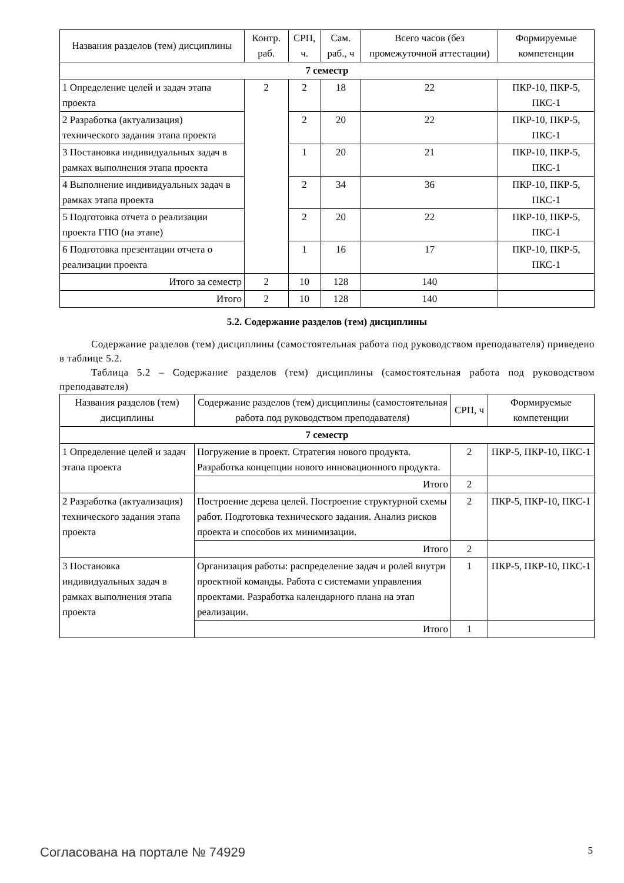| Названия разделов (тем) дисциплины | Контр. раб. | СРП, ч. | Сам. раб., ч | Всего часов (без промежуточной аттестации) | Формируемые компетенции |
| --- | --- | --- | --- | --- | --- |
| 7 семестр | | | | | |
| 1 Определение целей и задач этапа проекта | 2 | 2 | 18 | 22 | ПКР-10, ПКР-5, ПКС-1 |
| 2 Разработка (актуализация) технического задания этапа проекта | | 2 | 20 | 22 | ПКР-10, ПКР-5, ПКС-1 |
| 3 Постановка индивидуальных задач в рамках выполнения этапа проекта | | 1 | 20 | 21 | ПКР-10, ПКР-5, ПКС-1 |
| 4 Выполнение индивидуальных задач в рамках этапа проекта | | 2 | 34 | 36 | ПКР-10, ПКР-5, ПКС-1 |
| 5 Подготовка отчета о реализации проекта ГПО (на этапе) | | 2 | 20 | 22 | ПКР-10, ПКР-5, ПКС-1 |
| 6 Подготовка презентации отчета о реализации проекта | | 1 | 16 | 17 | ПКР-10, ПКР-5, ПКС-1 |
| Итого за семестр | 2 | 10 | 128 | 140 | |
| Итого | 2 | 10 | 128 | 140 | |
5.2. Содержание разделов (тем) дисциплины
Содержание разделов (тем) дисциплины (самостоятельная работа под руководством преподавателя) приведено в таблице 5.2.
Таблица 5.2 – Содержание разделов (тем) дисциплины (самостоятельная работа под руководством преподавателя)
| Названия разделов (тем) дисциплины | Содержание разделов (тем) дисциплины (самостоятельная работа под руководством преподавателя) | СРП, ч | Формируемые компетенции |
| --- | --- | --- | --- |
| 7 семестр | | | |
| 1 Определение целей и задач этапа проекта | Погружение в проект. Стратегия нового продукта. Разработка концепции нового инновационного продукта. | 2 | ПКР-5, ПКР-10, ПКС-1 |
| | Итого | 2 | |
| 2 Разработка (актуализация) технического задания этапа проекта | Построение дерева целей. Построение структурной схемы работ. Подготовка технического задания. Анализ рисков проекта и способов их минимизации. | 2 | ПКР-5, ПКР-10, ПКС-1 |
| | Итого | 2 | |
| 3 Постановка индивидуальных задач в рамках выполнения этапа проекта | Организация работы: распределение задач и ролей внутри проектной команды. Работа с системами управления проектами. Разработка календарного плана на этап реализации. | 1 | ПКР-5, ПКР-10, ПКС-1 |
| | Итого | 1 | |
Согласована на портале № 74929 5